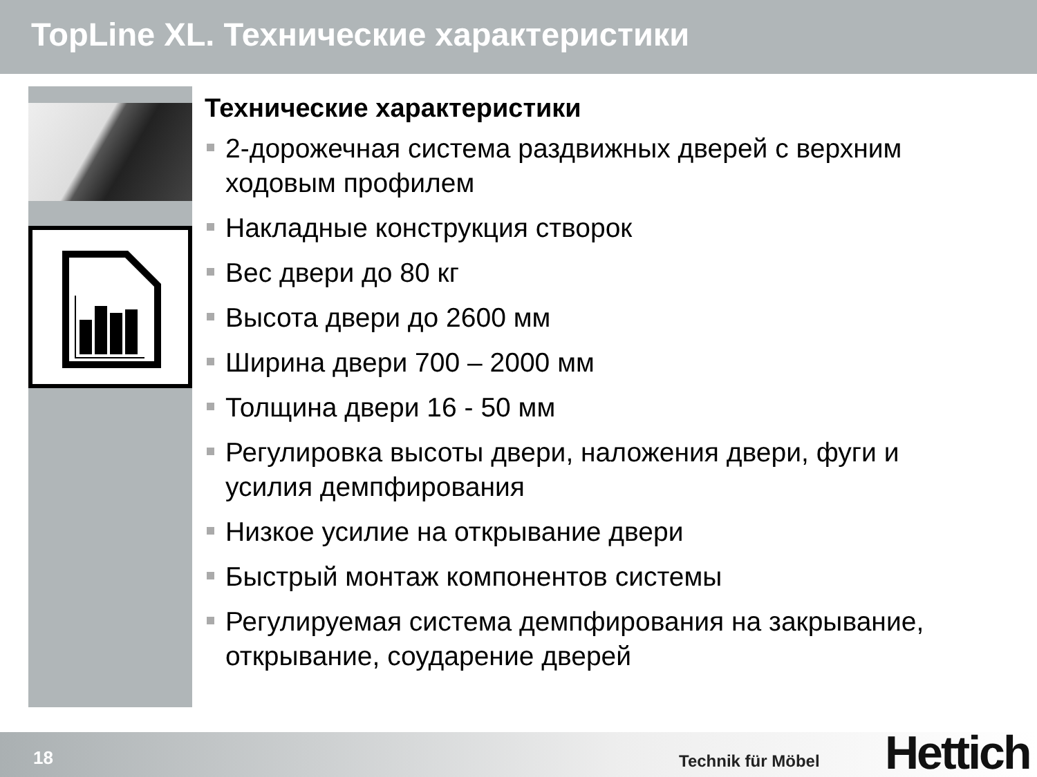TopLine XL. Технические характеристики
Технические характеристики
2-дорожечная система раздвижных дверей с верхним ходовым профилем
Накладные конструкция створок
Вес двери до 80 кг
Высота двери до 2600 мм
Ширина двери 700 – 2000 мм
Толщина двери 16 - 50 мм
Регулировка высоты двери, наложения двери, фуги и усилия демпфирования
Низкое усилие на открывание двери
Быстрый монтаж компонентов системы
Регулируемая система демпфирования на закрывание, открывание, соударение дверей
18 Technik für Möbel Hettich